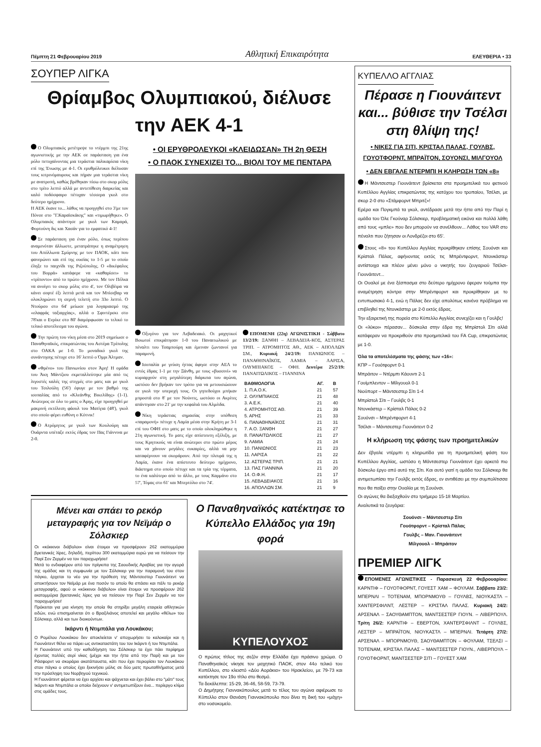Πέμπτη 21 Φεβρουαρίου 2019 Αθλητική Επικαιρότητα ΕΛΕΥΘΕΡΙΑ • 33
ΣΟΥΠΕΡ ΛΙΓΚΑ
Θρίαμβος Ολυμπιακού, διέλυσε την ΑΕΚ 4-1
Ο Ολυμπιακός μετέτρεψε το ντέρμπι της 21ης αγωνιστικής με την ΑΕΚ σε παράσταση για ένα ρόλο πετυχαίνοντας μια τεράστια παλικαρίσια νίκη επί της Ένωσης με 4-1. Οι ερυθρόλευκοι διέλυσαν τους κιτρινόμαυρους και πήραν μια τεράστια νίκη με ανατροπή, καθώς βρέθηκαν πίσω στο σκορ μόλις στο τρίτο λεπτό αλλά με αντεπίθεση διαρκείας και καλό ποδόσφαιρο πέτυχαν τέσσερα γκολ στο δεύτερο ημίχρονο.
Η ΑΕΚ έκανε το... λάθος να προηγηθεί στο 3'με τον Πόνσε στο "Γ.Καραϊσκάκης" και «τιμωρήθηκε». Ο Ολυμπιακός απάντησε με γκολ των Καμαρά, Φορτούνη δις και Χασάν για το εμφατικό 4-1!
Σε παράσταση για έναν ρόλο, όπως περίπου αναμενόταν άλλωστε, μετατράπηκε η αναμέτρηση του Απόλλωνα Σμύρνης με τον ΠΑΟΚ, κάτι που φανερώνει και επί της ουσίας το 1-5 με το οποίο έληξε το παιχνίδι της Ριζούπολης. Ο «δικέφαλος του Βορρά» κατάφερε να «καθαρίσει» το «τρίποντο» από το πρώτο ημίχρονο. Με τον Πέλκα να ανοίγει το σκορ μόλις στο 4', τον Ολιβέιρα να κάνει σεφτέ έξι λεπτά μετά και τον Μπίσεβαρ να ολοκληρώνει τη σεμνή τελετή στο 33ο λεπτό. Ο Ντούρσο στο 64' μείωσε για λογαριασμό της «ελαφράς ταξιαρχίας», αλλά ο Σφιντέρσκι στο 78'και ο Ενρίκε στο 80' διαμόρφωσαν το τελικό το τελικό αποτέλεσμα του αγώνα.
Την πρώτη του νίκη μέσα στο 2019 σημείωσε ο Παναθηναϊκός, επικρατώντας του Αστέρα Τρίπολης στο ΟΑΚΑ με 1-0. Το μοναδικό γκολ της συνάντησης πέτυχε στο 16' λεπτό ο Όμρι Άλτμαν.
«Φρένο» του Πανιωνίου στον Άρη! Η ομάδα του Άκη Μάντζιου εκμεταλλεύτηκε μία από τις λιγοστές καλές της στιγμές στο ματς και με γκολ του Τσιλούλη (56') έφυγε με τον βαθμό της ισοπαλίας από το «Κλεάνθης Βικελίδης» (1-1). Ανώτερος σε όλο το ματς ο Άρης, είχε προηγηθεί με μακρινή εκτέλεση φάουλ του Ματίγια (48'), γκολ στο οποίο φέρει ευθύνη ο Κότνικ!
Ο Ατρόμητος με γκολ των Κουλούρη και Ουάρντα υπέταξε εκτός έδρας τον Πας Γιάννινα με 2-0.
• ΟΙ ΕΡΥΘΡΟΛΕΥΚΟΙ «ΚΛΕΙΔΩΣΑΝ» ΤΗ 2η ΘΕΣΗ
• Ο ΠΑΟΚ ΣΥΝΕΧΙΖΕΙ ΤΟ... ΒΙΟΛΙ ΤΟΥ ΜΕ ΠΕΝΤΑΡΑ
Οξυγόνο για τον Λεβαδειακό. Οι μαχητικοί Βοιωτοί επικράτησαν 1-0 του Παναιτωλικού με πέναλτι του Τσαμπούρη και έμειναν ζωντανοί για παραμονή.
Ισοπαλία με γεύση ήττας άφησε στην ΑΕΛ το εντός έδρας 1-1 με την Ξάνθη, με τους «βυσσινί» να κυριαρχούν στη μεγαλύτερη διάρκεια του αγώνα, ωστόσο δεν βρήκαν τον τρόπο για να μετουσιώσουν σε γκολ την υπεροχή τους. Οι γηπεδούχοι μπήκαν μπροστά στο 8' με τον Νούνιτς, ωστόσο οι Ακρίτες απάντησαν στο 21' με την κεφαλιά του Αλμέιδα.
Νίκη τεράστιας σημασίας στην υπόθεση «παραμονή» πέτυχε η Λαμία μέσα στην Κρήτη με 3-1 επί του ΟΦΗ στο ματς με το οποίο ολοκληρώθηκε η 21η αγωνιστική. Το ματς είχε απίστευτη εξέλιξη, με τους Κρητικούς να είναι ανώτεροι στο πρώτο μέρος και να χάνουν μεγάλες ευκαιρίες, αλλά να μην καταφέρνουν να σκοράρουν. Από την πλευρά της η Λαμία, έκανε ένα απίστευτο δεύτερο ημίχρονο, διάστημα στο οποίο πέτυχε και τα τρία της τέρματα, το ένα καλύτερο από το άλλο, με τους Καρμάνο στο 57', Τόμας στο 61' και Μπερτόλιο στο 74'.
ΕΠΟΜΕΝΗ (22η) ΑΓΩΝΙΣΤΙΚΗ - Σάββατο 13/2/19: ΞΑΝΘΗ – ΛΕΒΑΔΕΙΑ-ΚΟΣ, ΑΣΤΕΡΑΣ ΤΡΙΠ. – ΑΤΡΟΜΗΤΟΣ ΑΘ., ΑΕΚ – ΑΠΟΛΛΩΝ ΣΜ., Κυριακή 24/2/19: ΠΑΝΙΩΝΙΟΣ – ΠΑΝΑΘΗΝΑΪΚΟΣ, ΛΑΜΙΑ – ΛΑΡΙΣΑ, ΟΛΥΜΠΙΑΚΟΣ – ΟΦΗ. Δευτέρα 25/2/19: ΠΑΝΑΙΤΩΛΙΚΟΣ – ΓΙΑΝΝΙΝΑ
| ΒΑΘΜΟΛΟΓΙΑ | ΑΓ. | Β |
| --- | --- | --- |
| 1. Π.Α.Ο.Κ. | 21 | 57 |
| 2. ΟΛΥΜΠΙΑΚΟΣ | 21 | 48 |
| 3. Α.Ε.Κ. | 21 | 40 |
| 4. ΑΤΡΟΜΗΤΟΣ ΑΘ. | 21 | 39 |
| 5. ΑΡΗΣ | 21 | 33 |
| 6. ΠΑΝΑΘΗΝΑΪΚΟΣ | 21 | 31 |
| 7. Α.Ο. ΞΑΝΘΗ | 21 | 27 |
| 8. ΠΑΝΑΙΤΩΛΙΚΟΣ | 21 | 27 |
| 9. ΛΑΜΙΑ | 21 | 24 |
| 10. ΠΑΝΙΩΝΙΟΣ | 21 | 23 |
| 11. ΛΑΡΙΣΑ | 21 | 22 |
| 12. ΑΣΤΕΡΑΣ ΤΡΙΠ. | 21 | 21 |
| 13. ΠΑΣ ΓΙΑΝΝΙΝΑ | 21 | 20 |
| 14. Ο.Φ.Η. | 21 | 17 |
| 15. ΛΕΒΑΔΕΙΑΚΟΣ | 21 | 16 |
| 16. ΑΠΟΛΛΩΝ ΣΜ. | 21 | 9 |
Μένει και σπάει το ρεκόρ μεταγραφής για τον Νεϊμάρ ο Σόλσκιερ
Οι «κόκκινοι διάβολοι» είναι έτοιμοι να προσφέρουν 262 εκατομμύρια βρετανικές λίρες, δηλαδή, περίπου 300 εκατομμύρια ευρώ για να πείσουν την Παρί Σεν Ζερμέν να τον παραχωρήσει!
Μετά το ενδιαφέρον από τον πρίγκιπα της Σαουδικής Αραβίας για την αγορά της ομάδας και τη συμφωνία με τον Σόλσκιερ για την παραμονή του στον πάγκο, έρχεται το νέο για την πρόθεση της Μάντσεστερ Γιουνάιτεντ να αποκτήσουν τον Νεϊμάρ με ένα ποσόν το οποίο θα σπάσει και πάλι το ρεκόρ μεταγραφής, αφού οι «κόκκινοι διάβολοι» είναι έτοιμοι να προσφέρουν 262 εκατομμύρια βρετανικές λίρες για να πείσουν την Παρί Σεν Ζερμέν να τον παραχωρήσει!
Πρόκειται για μια κίνηση την οποία θα στηρίξει μεγάλη εταιρεία αθλητικών ειδών, ενώ επισημαίνεται ότι ο Βραζιλιάνος αποτελεί και μεγάλο «θέλω» του Σόλσκιερ, αλλά και των διοικούντων.
Ικάρντι ή Ντιμπάλα για Λουκάκου;
Ο Ρομέλου Λουκάκου δεν αποκλείεται ν' αποχωρήσει το καλοκαίρι και η Γιουνάιτεντ θέλει να πάρει ως αντικαταστάτη του τον Ικάρντι ή τον Ντιμπάλα.
Η Γιουνάιτεντ υπό την καθοδήγηση του Σόλσκιερ τα έχει πάει περίφημα έχοντας πολλές σερί νίκες (μέχρι και την ήττα από την Παρί) και με τον Ράσφορντ να σκοράρει ακατάπαυστα, κάτι που έχει περιορίσει τον Λουκάκου στον πάγκο ο οποίος έχει ξεκινήσει μόλις σε δύο ματς πρωταθλήματος μετά την πρόσληψη του Νορβηγού τεχνικού.
Η Γιουνάιτεντ φέρεται να έχει αρχίσει και ψάχνεται και έχει βάλει στο "μάτι" τους Ικάρντι και Ντιμπάλα οι οποίοι δείχνουν ν' αντιμετωπίζουν ένα... περίεργο κλίμα στις ομάδες τους.
Ο Παναθηναϊκός κατέκτησε το Κύπελλο Ελλάδος για 19η φορά
ΚΥΠΕΛΟΥΧΟΣ
Ο πρώτος τίτλος της σεζόν στην Ελλάδα έχει πράσινο χρώμα. Ο Παναθηναϊκός νίκησε τον μαχητικό ΠΑΟΚ, στον 44ο τελικό του Κυπέλλου, στο κλειστό «Δύο Αοράκια» του Ηρακλείου, με 79-73 και κατέκτησε τον 19ο τίτλο στο θεσμό.
Τα δεκάλεπτα: 15-29, 36-46, 58-59, 73-79.
Ο Δημήτρης Γιαννακόπουλος μετά το τέλος του αγώνα αφιέρωσε το Κύπελλο στον Θανάση Γιαννακόπουλο που δίνει τη δική του «μάχη» στο νοσοκομείο.
ΚΥΠΕΛΛΟ ΑΓΓΛΙΑΣ
Πέρασε η Γιουνάιτεντ και... βύθισε την Τσέλσι στη θλίψη της!
• ΝΙΚΕΣ ΓΙΑ ΣΙΤΙ, ΚΡΙΣΤΑΛ ΠΑΛΑΣ, ΓΟΥΛΒΣ, ΓΟΥΟΤΦΟΡΝΤ, ΜΠΡΑΪΤΟΝ, ΣΟΥΟΝΣΙ, ΜΙΛΓΟΥΟΛ
• ΔΕΝ ΕΒΓΑΛΕ ΝΤΕΡΜΠΙ Η ΚΛΗΡΩΣΗ ΤΩΝ «8»
Η Μάντσεστερ Γιουνάιτεντ βρίσκεται στα προημιτελικά του φετινού Κυπέλλου Αγγλίας επικρατώντας της κατόχου του τροπαίου, Τσέλσι, με σκορ 2-0 στο «Στάμφορντ Μπριτζ»!
Ερέρα και Πογκμπά τα γκολ, αντέδρασε μετά την ήττα από την Παρί η ομάδα του Όλε Γκούναρ Σόλσκιερ, προβληματική εικόνα και πολλά λάθη από τους «μπλε» που δεν μπορούν να συνέλθουν... Λάθος του VAR στο πέναλτι που ζήτησαν οι Λονδρέζοι στο 65'.
Στους «8» του Κυπέλλου Αγγλίας προκρίθηκαν επίσης Σουόνσι και Κρίσταλ Πάλας, αφήνοντας εκτός τις Μπρέντφορντ, Ντονκάστερ αντίστοιχα και πλέον μένει μόνο ο νικητής του ζευγαριού Τσέλσι-Γιουνάιτεντ...
Οι Ουαλοί με ένα ξέσπασμα στο δεύτερο ημίχρονο έφεραν τούμπα την αναμέτρηση κόντρα στην Μπρέντφορντ και προκρίθηκαν με το εντυπωσιακό 4-1, ενώ η Πάλας δεν είχε απολύτως κανένα πρόβλημα να επιβληθεί της Ντονκάστερ με 2-0 εκτός έδρας.
Την εξαιρετική της πορεία στο Κύπελλο Αγγλίας συνεχίζει και η Γουλβς!
Οι «λύκοι» πέρασαν... δύσκολα στην έδρα της Μπρίστολ Σίτι αλλά κατάφεραν να προκριθούν στα προημιτελικά του FA Cup, επικρατώντας με 1-0.
Όλα τα αποτελέσματα της φάσης των «16»:
ΚΠΡ – Γουότφορντ 0-1
Μπράιτον – Ντέρμπι Κάουντι 2-1
Γουίμπλεντον – Μίλγουολ 0-1
Νιούπορτ – Μάντσεστερ Σίτι 1-4
Μπρίστολ Σίτι – Γουλβς 0-1
Ντονκάστερ – Κρίσταλ Πάλας 0-2
Σουόνσι – Μπρέντφορντ 4-1
Τσέλσι – Μάντσεστερ Γιουνάιτεντ 0-2
Η κλήρωση της φάσης των προημιτελικών
Δεν έβγαλε ντέρμπι η κληρωτίδα για τη προημιτελική φάση του Κυπέλλου Αγγλίας, ωστόσο η Μάντσεστερ Γιουνάιτεντ έχει αρκετά πιο δύσκολο έργο από αυτό της Σίτι. Και αυτό γιατί η ομάδα του Σόλσκιερ θα αντιμετωπίσει την Γουλβς εκτός έδρας, εν αντιθέσει με την συμπολίτισσα που θα παίξει στην Ουαλία με τη Σουόνσι.
Οι αγώνες θα διεξαχθούν στο τριήμερο 15-18 Μαρτίου.
Αναλυτικά τα ζευγάρια:
Σουόνσι – Μάντσεστερ Σίτι
Γουότφορντ – Κρίσταλ Πάλας
Γουλβς – Μαν. Γιουνάιτεντ
Μίλγουολ – Μπράιτον
ΠΡΕΜΙΕΡ ΛΙΓΚ
ΕΠΟΜΕΝΕΣ ΑΓΩΝΙΣΤΙΚΕΣ - Παρασκευή 22 Φεβρουαρίου: ΚΑΡΝΤΙΦ – ΓΟΥΟΤΦΟΡΝΤ, ΓΟΥΕΣΤ ΧΑΜ – ΦΟΥΛΑΜ. Σάββατο 23/2: ΜΠΕΡΝΛΙ – ΤΟΤΕΝΑΜ, ΜΠΟΡΝΜΟΥΘ – ΓΟΥΛΒΣ, ΝΙΟΥΚΑΣΤΛ – ΧΑΝΤΕΡΣΦΙΛΝΤ, ΛΕΣΤΕΡ – ΚΡΙΣΤΑΛ ΠΑΛΑΣ. Κυριακή 24/2: ΑΡΣΕΝΑΛ – ΣΑΟΥΘΑΜΠΤΟΝ, ΜΑΝΤΣΕΣΤΕΡ ΓΙΟΥΝ. – ΛΙΒΕΡΠΟΥΛ. Τρίτη 26/2: ΚΑΡΝΤΙΦ – ΕΒΕΡΤΟΝ, ΧΑΝΤΕΡΣΦΙΛΝΤ – ΓΟΥΛΒΣ, ΛΕΣΤΕΡ – ΜΠΡΑΪΤΟΝ, ΝΙΟΥΚΑΣΤΛ – ΜΠΕΡΝΛΙ. Τετάρτη 27/2: ΑΡΣΕΝΑΛ – ΜΠΟΡΝΜΟΥΘ, ΣΑΟΥΘΑΜΠΤΟΝ – ΦΟΥΛΑΜ, ΤΣΕΛΣΙ – ΤΟΤΕΝΑΜ, ΚΡΙΣΤΑΛ ΠΑΛΑΣ – ΜΑΝΤΣΕΣΤΕΡ ΓΙΟΥΝ., ΛΙΒΕΡΠΟΥΛ – ΓΟΥΟΤΦΟΡΝΤ, ΜΑΝΤΣΕΣΤΕΡ ΣΙΤΙ – ΓΟΥΕΣΤ ΧΑΜ